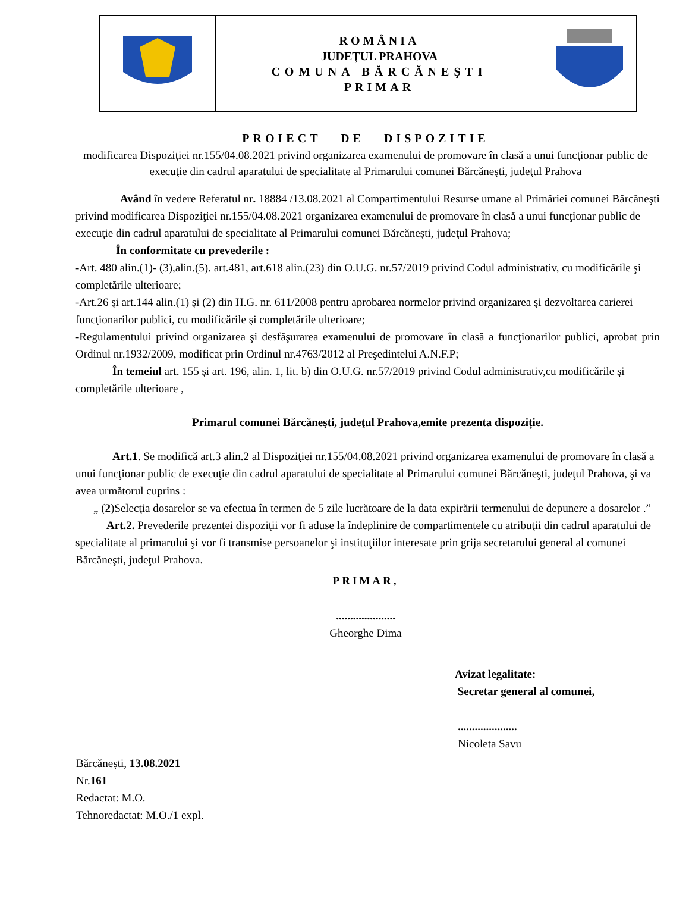| | ROMÂNIA JUDEŢUL PRAHOVA COMUNA BĂRCĂNEŞTI PRIMAR | |
PROIECT DE DISPOZITIE
modificarea Dispoziţiei nr.155/04.08.2021 privind organizarea examenului de promovare în clasă a unui funcţionar public de execuţie din cadrul aparatului de specialitate al Primarului comunei Bărcăneşti, judeţul Prahova
Având în vedere Referatul nr. 18884 /13.08.2021 al Compartimentului Resurse umane al Primăriei comunei Bărcăneşti privind modificarea Dispoziţiei nr.155/04.08.2021 organizarea examenului de promovare în clasă a unui funcţionar public de execuţie din cadrul aparatului de specialitate al Primarului comunei Bărcăneşti, judeţul Prahova;
În conformitate cu prevederile :
-Art. 480 alin.(1)- (3),alin.(5). art.481, art.618 alin.(23) din O.U.G. nr.57/2019 privind Codul administrativ, cu modificările şi completările ulterioare;
-Art.26 şi art.144 alin.(1) și (2) din H.G. nr. 611/2008 pentru aprobarea normelor privind organizarea şi dezvoltarea carierei funcţionarilor publici, cu modificările şi completările ulterioare;
-Regulamentului privind organizarea şi desfăşurarea examenului de promovare în clasă a funcţionarilor publici, aprobat prin Ordinul nr.1932/2009, modificat prin Ordinul nr.4763/2012 al Preşedintelui A.N.F.P;
În temeiul art. 155 şi art. 196, alin. 1, lit. b) din O.U.G. nr.57/2019 privind Codul administrativ,cu modificările şi completările ulterioare ,
Primarul comunei Bărcăneşti, judeţul Prahova,emite prezenta dispoziție.
Art.1. Se modifică art.3 alin.2 al Dispoziţiei nr.155/04.08.2021 privind organizarea examenului de promovare în clasă a unui funcţionar public de execuţie din cadrul aparatului de specialitate al Primarului comunei Bărcăneşti, judeţul Prahova, şi va avea următorul cuprins :
„ (2)Selecţia dosarelor se va efectua în termen de 5 zile lucrătoare de la data expirării termenului de depunere a dosarelor .”
Art.2. Prevederile prezentei dispoziţii vor fi aduse la îndeplinire de compartimentele cu atribuţii din cadrul aparatului de specialitate al primarului şi vor fi transmise persoanelor şi instituţiilor interesate prin grija secretarului general al comunei Bărcăneşti, judeţul Prahova.
PRIMAR,
.....................
Gheorghe Dima
Avizat legalitate:
Secretar general al comunei,
.....................
Nicoleta Savu
Bărcănești, 13.08.2021
Nr.161
Redactat: M.O.
Tehnoredactat: M.O./1 expl.